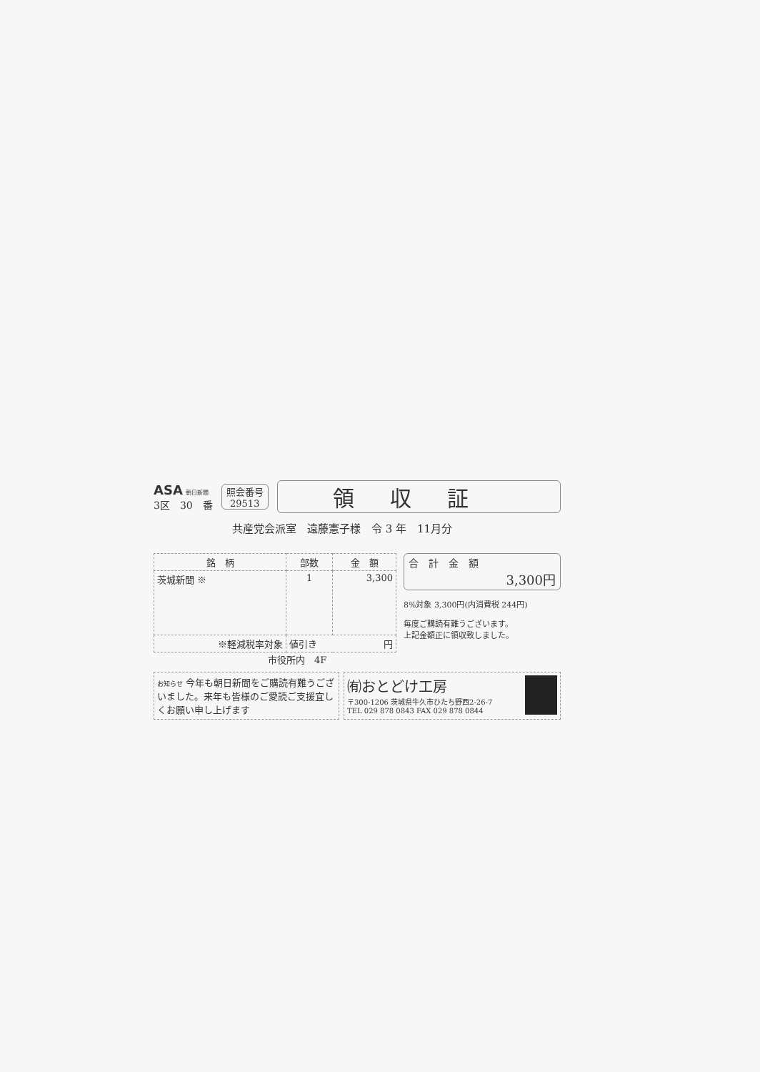ASA 朝日新聞
3区　30　番
照会番号
29513
領収証
共産党会派室　遠藤憲子様　令 3 年　11月分
| 銘 柄 | 部数 | 金 額 |
| --- | --- | --- |
| 茨城新聞 ※ | 1 | 3,300 |
| ※軽減税率対象 | 値引き 円 | |
合　計　金　額
3,300円
8%対象 3,300円(内消費税 244円)
毎度ご購読有難うございます。
上記金額正に領収致しました。
市役所内　4F
お知らせ 今年も朝日新聞をご購読有難うございました。来年も皆様のご愛読ご支援宜しくお願い申し上げます
㈲おとどけ工房
〒300-1206 茨城県牛久市ひたち野西2-26-7
TEL 029 878 0843 FAX 029 878 0844